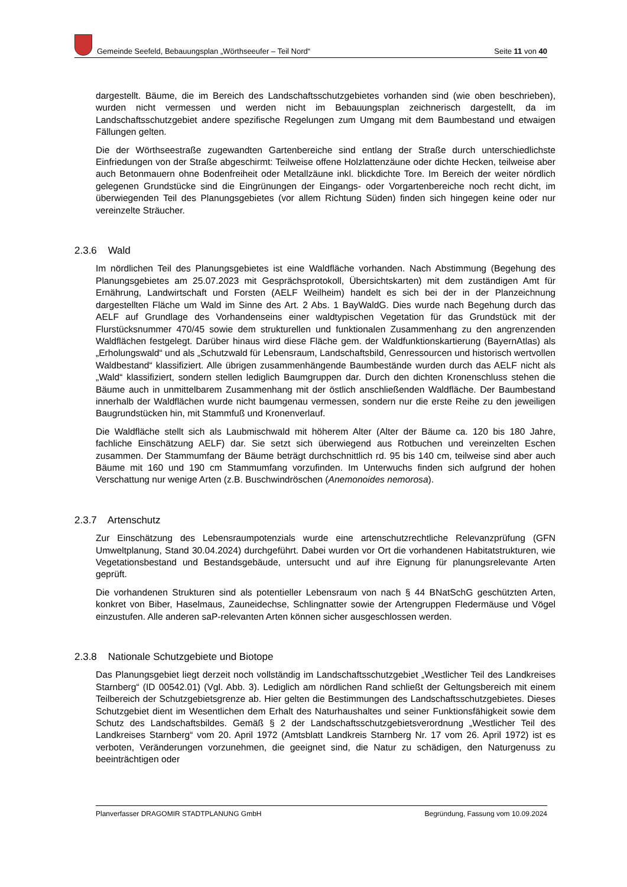Gemeinde Seefeld, Bebauungsplan „Wörthseeufer – Teil Nord“Seite 11 von 40
dargestellt. Bäume, die im Bereich des Landschaftsschutzgebietes vorhanden sind (wie oben beschrieben), wurden nicht vermessen und werden nicht im Bebauungsplan zeichnerisch dargestellt, da im Landschaftsschutzgebiet andere spezifische Regelungen zum Umgang mit dem Baumbestand und etwaigen Fällungen gelten.
Die der Wörthseestraße zugewandten Gartenbereiche sind entlang der Straße durch unterschiedlichste Einfriedungen von der Straße abgeschirmt: Teilweise offene Holzlattenzäune oder dichte Hecken, teilweise aber auch Betonmauern ohne Bodenfreiheit oder Metallzäune inkl. blickdichte Tore. Im Bereich der weiter nördlich gelegenen Grundstücke sind die Eingrünungen der Eingangs- oder Vorgartenbereiche noch recht dicht, im überwiegenden Teil des Planungsgebietes (vor allem Richtung Süden) finden sich hingegen keine oder nur vereinzelte Sträucher.
2.3.6 Wald
Im nördlichen Teil des Planungsgebietes ist eine Waldfläche vorhanden. Nach Abstimmung (Begehung des Planungsgebietes am 25.07.2023 mit Gesprächsprotokoll, Übersichtskarten) mit dem zuständigen Amt für Ernährung, Landwirtschaft und Forsten (AELF Weilheim) handelt es sich bei der in der Planzeichnung dargestellten Fläche um Wald im Sinne des Art. 2 Abs. 1 BayWaldG. Dies wurde nach Begehung durch das AELF auf Grundlage des Vorhandenseins einer waldtypischen Vegetation für das Grundstück mit der Flurstücksnummer 470/45 sowie dem strukturellen und funktionalen Zusammenhang zu den angrenzenden Waldflächen festgelegt. Darüber hinaus wird diese Fläche gem. der Waldfunktionskartierung (BayernAtlas) als „Erholungswald“ und als „Schutzwald für Lebensraum, Landschaftsbild, Genressourcen und historisch wertvollen Waldbestand“ klassifiziert. Alle übrigen zusammenhängende Baumbestände wurden durch das AELF nicht als „Wald“ klassifiziert, sondern stellen lediglich Baumgruppen dar. Durch den dichten Kronenschluss stehen die Bäume auch in unmittelbarem Zusammenhang mit der östlich anschließenden Waldfläche. Der Baumbestand innerhalb der Waldflächen wurde nicht baumgenau vermessen, sondern nur die erste Reihe zu den jeweiligen Baugrundstücken hin, mit Stammfuß und Kronenverlauf.
Die Waldfläche stellt sich als Laubmischwald mit höherem Alter (Alter der Bäume ca. 120 bis 180 Jahre, fachliche Einschätzung AELF) dar. Sie setzt sich überwiegend aus Rotbuchen und vereinzelten Eschen zusammen. Der Stammumfang der Bäume beträgt durchschnittlich rd. 95 bis 140 cm, teilweise sind aber auch Bäume mit 160 und 190 cm Stammumfang vorzufinden. Im Unterwuchs finden sich aufgrund der hohen Verschattung nur wenige Arten (z.B. Buschwindröschen (Anemonoides nemorosa).
2.3.7 Artenschutz
Zur Einschätzung des Lebensraumpotenzials wurde eine artenschutzrechtliche Relevanzprüfung (GFN Umweltplanung, Stand 30.04.2024) durchgeführt. Dabei wurden vor Ort die vorhandenen Habitatstrukturen, wie Vegetationsbestand und Bestandsgebäude, untersucht und auf ihre Eignung für planungsrelevante Arten geprüft.
Die vorhandenen Strukturen sind als potentieller Lebensraum von nach § 44 BNatSchG geschützten Arten, konkret von Biber, Haselmaus, Zauneidechse, Schlingnatter sowie der Artengruppen Fledermäuse und Vögel einzustufen. Alle anderen saP-relevanten Arten können sicher ausgeschlossen werden.
2.3.8 Nationale Schutzgebiete und Biotope
Das Planungsgebiet liegt derzeit noch vollständig im Landschaftsschutzgebiet „Westlicher Teil des Landkreises Starnberg“ (ID 00542.01) (Vgl. Abb. 3). Lediglich am nördlichen Rand schließt der Geltungsbereich mit einem Teilbereich der Schutzgebietsgrenze ab. Hier gelten die Bestimmungen des Landschaftsschutzgebietes. Dieses Schutzgebiet dient im Wesentlichen dem Erhalt des Naturhaushaltes und seiner Funktionsfähigkeit sowie dem Schutz des Landschaftsbildes. Gemäß § 2 der Landschaftsschutzgebietsverordnung „Westlicher Teil des Landkreises Starnberg“ vom 20. April 1972 (Amtsblatt Landkreis Starnberg Nr. 17 vom 26. April 1972) ist es verboten, Veränderungen vorzunehmen, die geeignet sind, die Natur zu schädigen, den Naturgenuss zu beeinträchtigen oder
Planverfasser DRAGOMIR STADTPLANUNG GmbH Begründung, Fassung vom 10.09.2024